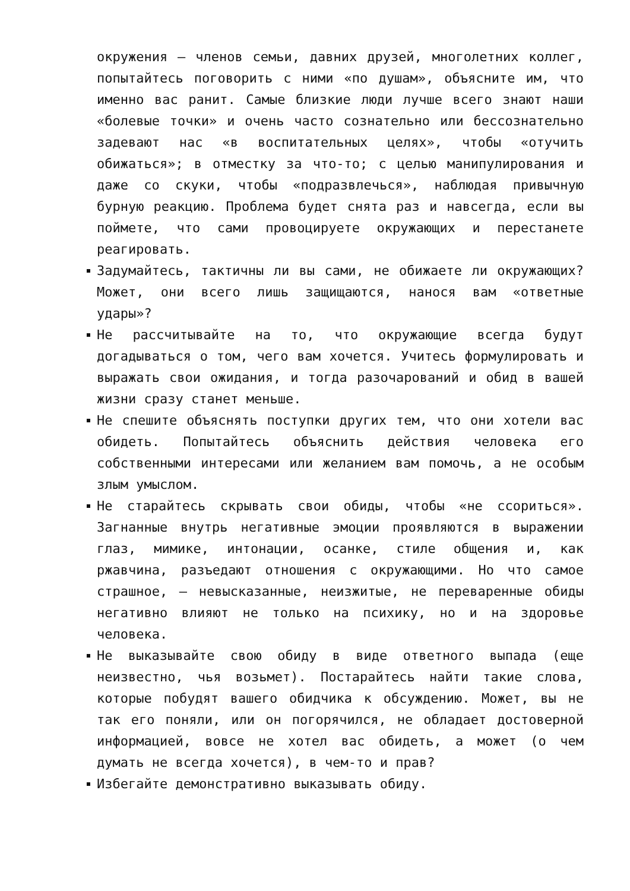окружения — членов семьи, давних друзей, многолетних коллег, попытайтесь поговорить с ними «по душам», объясните им, что именно вас ранит. Самые близкие люди лучше всего знают наши «болевые точки» и очень часто сознательно или бессознательно задевают нас «в воспитательных целях», чтобы «отучить обижаться»; в отместку за что-то; с целью манипулирования и даже со скуки, чтобы «подразвлечься», наблюдая привычную бурную реакцию. Проблема будет снята раз и навсегда, если вы поймете, что сами провоцируете окружающих и перестанете реагировать.
Задумайтесь, тактичны ли вы сами, не обижаете ли окружающих? Может, они всего лишь защищаются, нанося вам «ответные удары»?
Не рассчитывайте на то, что окружающие всегда будут догадываться о том, чего вам хочется. Учитесь формулировать и выражать свои ожидания, и тогда разочарований и обид в вашей жизни сразу станет меньше.
Не спешите объяснять поступки других тем, что они хотели вас обидеть. Попытайтесь объяснить действия человека его собственными интересами или желанием вам помочь, а не особым злым умыслом.
Не старайтесь скрывать свои обиды, чтобы «не ссориться». Загнанные внутрь негативные эмоции проявляются в выражении глаз, мимике, интонации, осанке, стиле общения и, как ржавчина, разъедают отношения с окружающими. Но что самое страшное, — невысказанные, неизжитые, не переваренные обиды негативно влияют не только на психику, но и на здоровье человека.
Не выказывайте свою обиду в виде ответного выпада (еще неизвестно, чья возьмет). Постарайтесь найти такие слова, которые побудят вашего обидчика к обсуждению. Может, вы не так его поняли, или он погорячился, не обладает достоверной информацией, вовсе не хотел вас обидеть, а может (о чем думать не всегда хочется), в чем-то и прав?
Избегайте демонстративно выказывать обиду.